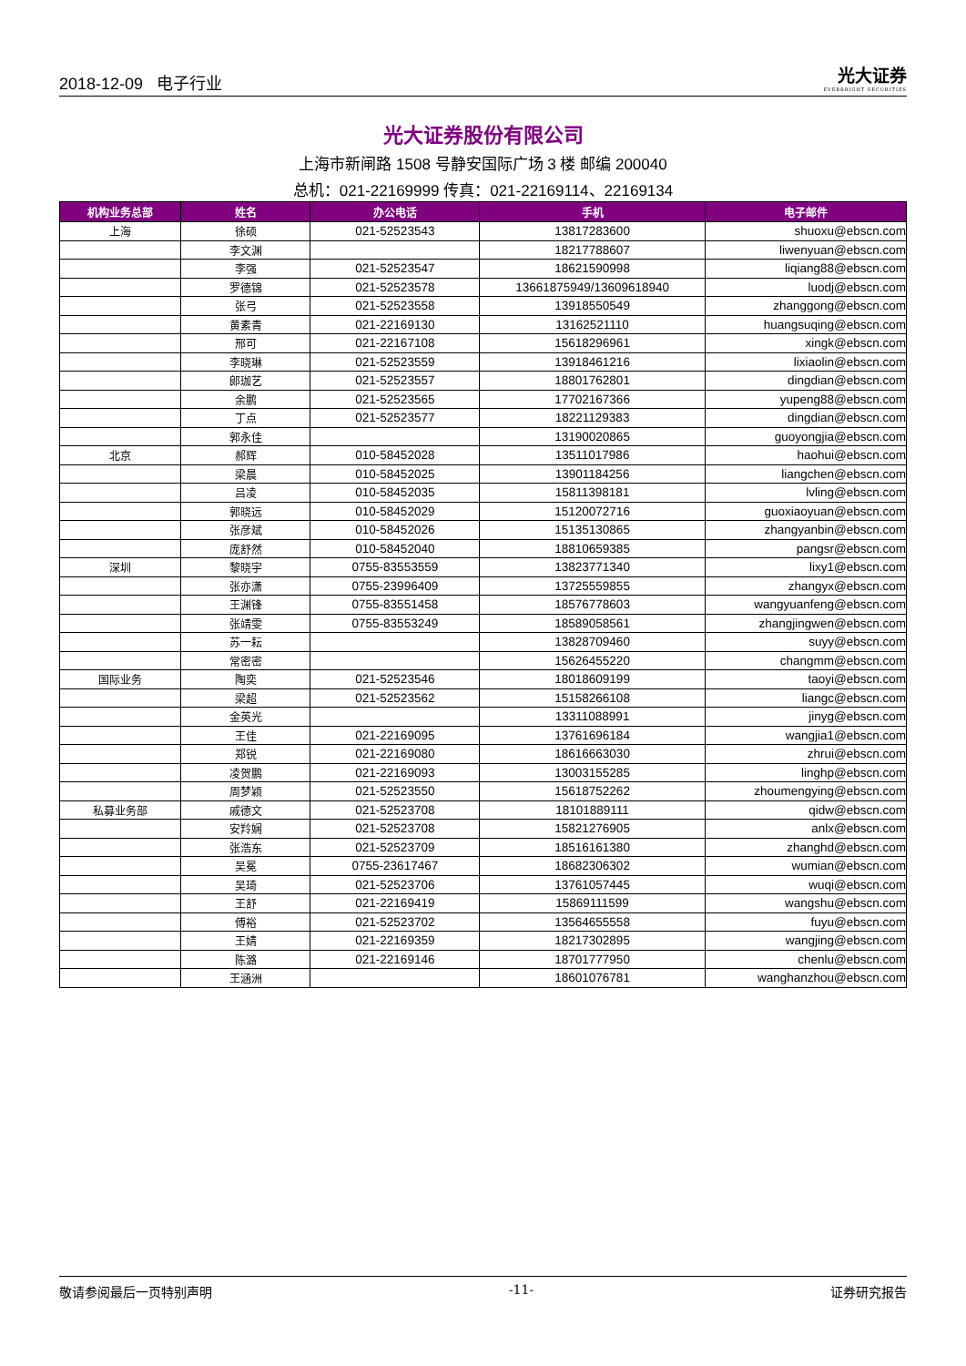2018-12-09 电子行业
光大证券
EVERBRIGHT SECURITIES
光大证券股份有限公司
上海市新闸路 1508 号静安国际广场 3 楼 邮编 200040
总机：021-22169999 传真：021-22169114、22169134
| 机构业务总部 | 姓名 | 办公电话 | 手机 | 电子邮件 |
| --- | --- | --- | --- | --- |
| 上海 | 徐硕 | 021-52523543 | 13817283600 | shuoxu@ebscn.com |
| | 李文渊 | | 18217788607 | liwenyuan@ebscn.com |
| | 李强 | 021-52523547 | 18621590998 | liqiang88@ebscn.com |
| | 罗德锦 | 021-52523578 | 13661875949/13609618940 | luodj@ebscn.com |
| | 张弓 | 021-52523558 | 13918550549 | zhanggong@ebscn.com |
| | 黄素青 | 021-22169130 | 13162521110 | huangsuqing@ebscn.com |
| | 邢可 | 021-22167108 | 15618296961 | xingk@ebscn.com |
| | 李晓琳 | 021-52523559 | 13918461216 | lixiaolin@ebscn.com |
| | 郎珈艺 | 021-52523557 | 18801762801 | dingdian@ebscn.com |
| | 余鹏 | 021-52523565 | 17702167366 | yupeng88@ebscn.com |
| | 丁点 | 021-52523577 | 18221129383 | dingdian@ebscn.com |
| | 郭永佳 | | 13190020865 | guoyongjia@ebscn.com |
| 北京 | 郝辉 | 010-58452028 | 13511017986 | haohui@ebscn.com |
| | 梁晨 | 010-58452025 | 13901184256 | liangchen@ebscn.com |
| | 吕凌 | 010-58452035 | 15811398181 | lvling@ebscn.com |
| | 郭晓远 | 010-58452029 | 15120072716 | guoxiaoyuan@ebscn.com |
| | 张彦斌 | 010-58452026 | 15135130865 | zhangyanbin@ebscn.com |
| | 庞舒然 | 010-58452040 | 18810659385 | pangsr@ebscn.com |
| 深圳 | 黎晓宇 | 0755-83553559 | 13823771340 | lixy1@ebscn.com |
| | 张亦潇 | 0755-23996409 | 13725559855 | zhangyx@ebscn.com |
| | 王渊锋 | 0755-83551458 | 18576778603 | wangyuanfeng@ebscn.com |
| | 张靖雯 | 0755-83553249 | 18589058561 | zhangjingwen@ebscn.com |
| | 苏一耘 | | 13828709460 | suyy@ebscn.com |
| | 常密密 | | 15626455220 | changmm@ebscn.com |
| 国际业务 | 陶奕 | 021-52523546 | 18018609199 | taoyi@ebscn.com |
| | 梁超 | 021-52523562 | 15158266108 | liangc@ebscn.com |
| | 金英光 | | 13311088991 | jinyg@ebscn.com |
| | 王佳 | 021-22169095 | 13761696184 | wangjia1@ebscn.com |
| | 郑锐 | 021-22169080 | 18616663030 | zhrui@ebscn.com |
| | 凌贺鹏 | 021-22169093 | 13003155285 | linghp@ebscn.com |
| | 周梦颖 | 021-52523550 | 15618752262 | zhoumengying@ebscn.com |
| 私募业务部 | 戚德文 | 021-52523708 | 18101889111 | qidw@ebscn.com |
| | 安羚娴 | 021-52523708 | 15821276905 | anlx@ebscn.com |
| | 张浩东 | 021-52523709 | 18516161380 | zhanghd@ebscn.com |
| | 吴冕 | 0755-23617467 | 18682306302 | wumian@ebscn.com |
| | 吴琦 | 021-52523706 | 13761057445 | wuqi@ebscn.com |
| | 王舒 | 021-22169419 | 15869111599 | wangshu@ebscn.com |
| | 傅裕 | 021-52523702 | 13564655558 | fuyu@ebscn.com |
| | 王婧 | 021-22169359 | 18217302895 | wangjing@ebscn.com |
| | 陈潞 | 021-22169146 | 18701777950 | chenlu@ebscn.com |
| | 王涵洲 | | 18601076781 | wanghanzhou@ebscn.com |
敬请参阅最后一页特别声明 -11- 证券研究报告